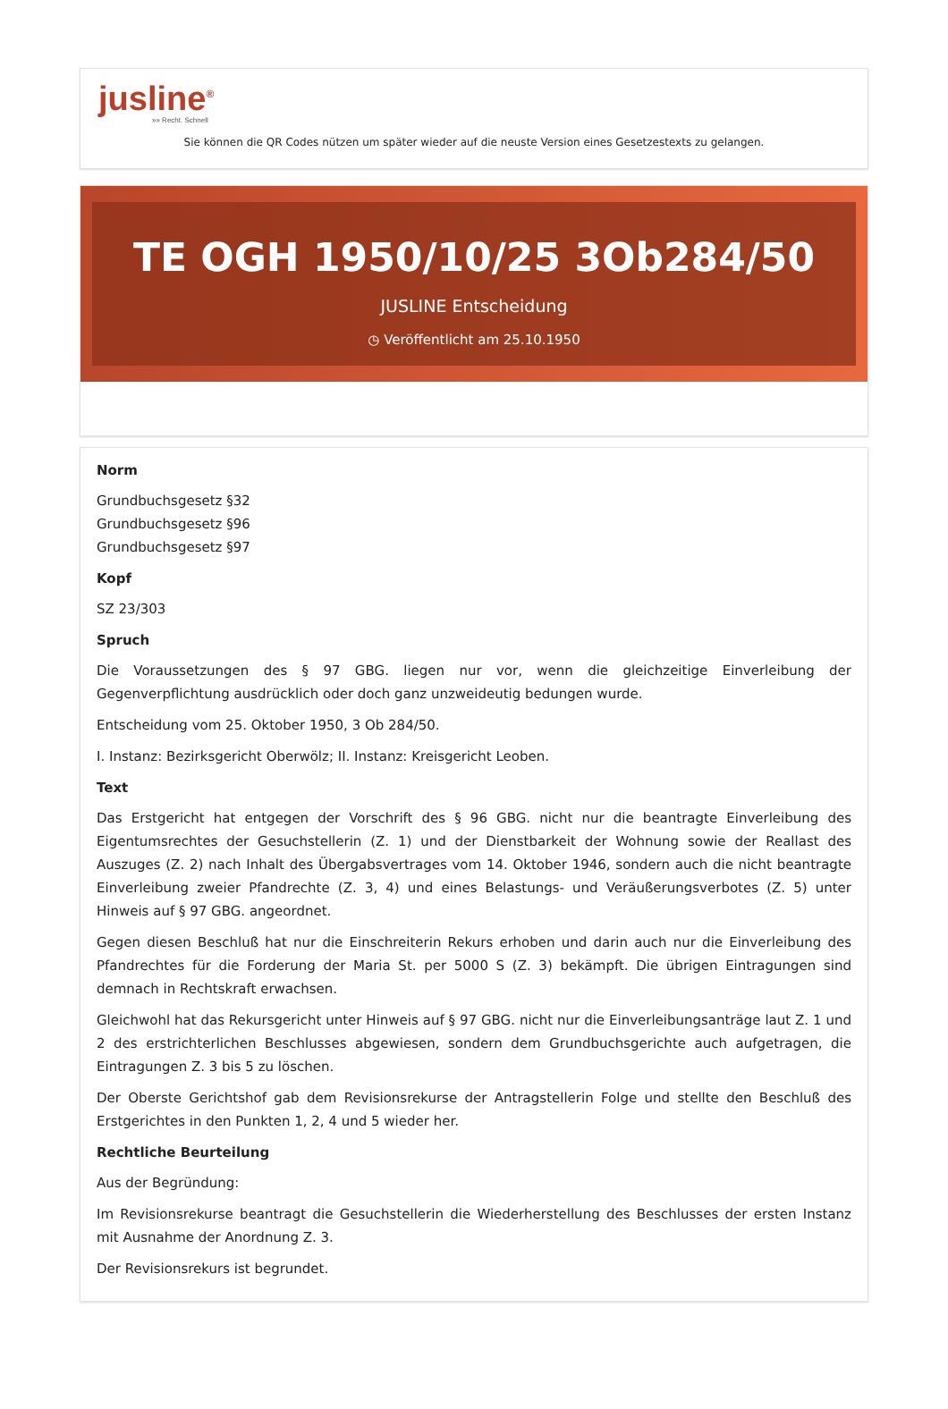jusline<sup>®</sup>
»» Recht. Schnell
Sie können die QR Codes nützen um später wieder auf die neuste Version eines Gesetzestexts zu gelangen.
TE OGH 1950/10/25 3Ob284/50
JUSLINE Entscheidung
◷ Veröffentlicht am 25.10.1950
Norm
Grundbuchsgesetz §32
Grundbuchsgesetz §96
Grundbuchsgesetz §97
Kopf
SZ 23/303
Spruch
Die Voraussetzungen des § 97 GBG. liegen nur vor, wenn die gleichzeitige Einverleibung der Gegenverpflichtung ausdrücklich oder doch ganz unzweideutig bedungen wurde.
Entscheidung vom 25. Oktober 1950, 3 Ob 284/50.
I. Instanz: Bezirksgericht Oberwölz; II. Instanz: Kreisgericht Leoben.
Text
Das Erstgericht hat entgegen der Vorschrift des § 96 GBG. nicht nur die beantragte Einverleibung des Eigentumsrechtes der Gesuchstellerin (Z. 1) und der Dienstbarkeit der Wohnung sowie der Reallast des Auszuges (Z. 2) nach Inhalt des Übergabsvertrages vom 14. Oktober 1946, sondern auch die nicht beantragte Einverleibung zweier Pfandrechte (Z. 3, 4) und eines Belastungs- und Veräußerungsverbotes (Z. 5) unter Hinweis auf § 97 GBG. angeordnet.
Gegen diesen Beschluß hat nur die Einschreiterin Rekurs erhoben und darin auch nur die Einverleibung des Pfandrechtes für die Forderung der Maria St. per 5000 S (Z. 3) bekämpft. Die übrigen Eintragungen sind demnach in Rechtskraft erwachsen.
Gleichwohl hat das Rekursgericht unter Hinweis auf § 97 GBG. nicht nur die Einverleibungsanträge laut Z. 1 und 2 des erstrichterlichen Beschlusses abgewiesen, sondern dem Grundbuchsgerichte auch aufgetragen, die Eintragungen Z. 3 bis 5 zu löschen.
Der Oberste Gerichtshof gab dem Revisionsrekurse der Antragstellerin Folge und stellte den Beschluß des Erstgerichtes in den Punkten 1, 2, 4 und 5 wieder her.
Rechtliche Beurteilung
Aus der Begründung:
Im Revisionsrekurse beantragt die Gesuchstellerin die Wiederherstellung des Beschlusses der ersten Instanz mit Ausnahme der Anordnung Z. 3.
Der Revisionsrekurs ist begrundet.